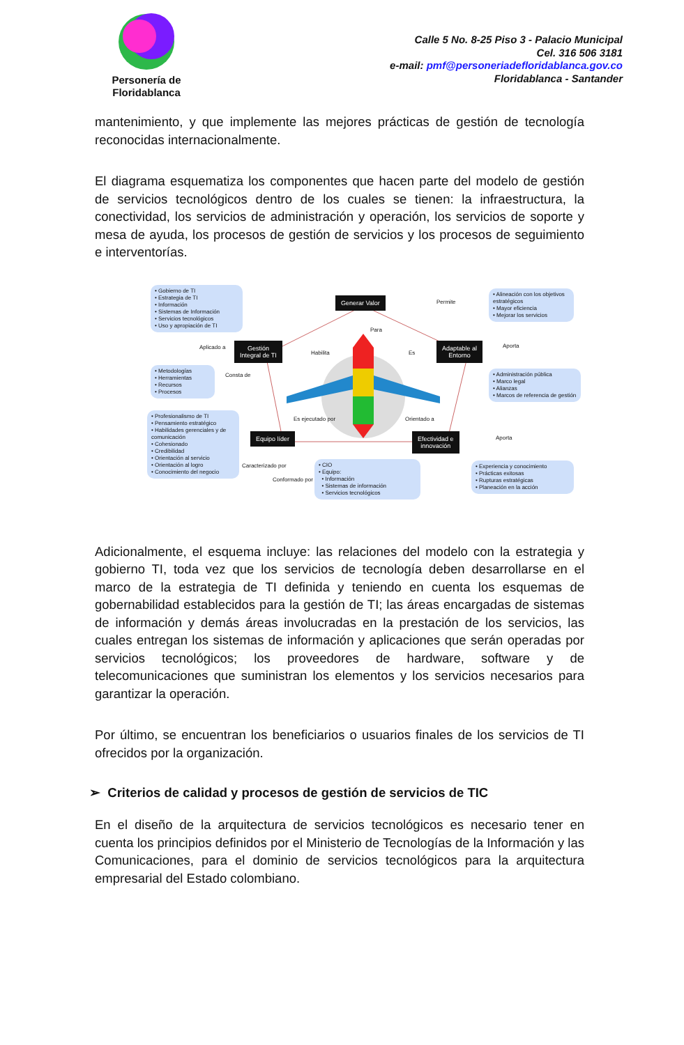Personería de Floridablanca
Calle 5 No. 8-25 Piso 3 - Palacio Municipal
Cel. 316 506 3181
e-mail: pmf@personeriadefloridablanca.gov.co
Floridablanca - Santander
mantenimiento, y que implemente las mejores prácticas de gestión de tecnología reconocidas internacionalmente.
El diagrama esquematiza los componentes que hacen parte del modelo de gestión de servicios tecnológicos dentro de los cuales se tienen: la infraestructura, la conectividad, los servicios de administración y operación, los servicios de soporte y mesa de ayuda, los procesos de gestión de servicios y los procesos de seguimiento e interventorías.
• Gobierno de TI
• Estrategia de TI
• Información
• Sistemas de Información
• Servicios tecnológicos
• Uso y apropiación de TI
Generar Valor Permite
• Alineación con los objetivos estratégicos
• Mayor eficiencia
• Mejorar los servicios
Para
Aplicado a
Gestión
Integral de TI
Habilita Es
Adaptable al
Entorno
Aporta
• Metodologías
• Herramientas
• Recursos
• Procesos
Consta de
• Administración pública
• Marco legal
• Alianzas
• Marcos de referencia de gestión
Es ejecutado por Orientado a
• Profesionalismo de TI
• Pensamiento estratégico
• Habilidades gerenciales y de comunicación
• Cohesionado
• Credibilidad
• Orientación al servicio
• Orientación al logro
• Conocimiento del negocio
Equipo líder
Efectividad e
innovación
Aporta
Caracterizado por
Conformado por
• CIO
• Equipo:
• Información
• Sistemas de información
• Servicios tecnológicos
• Experiencia y conocimiento
• Prácticas exitosas
• Rupturas estratégicas
• Planeación en la acción
Adicionalmente, el esquema incluye: las relaciones del modelo con la estrategia y gobierno TI, toda vez que los servicios de tecnología deben desarrollarse en el marco de la estrategia de TI definida y teniendo en cuenta los esquemas de gobernabilidad establecidos para la gestión de TI; las áreas encargadas de sistemas de información y demás áreas involucradas en la prestación de los servicios, las cuales entregan los sistemas de información y aplicaciones que serán operadas por servicios tecnológicos; los proveedores de hardware, software y de telecomunicaciones que suministran los elementos y los servicios necesarios para garantizar la operación.
Por último, se encuentran los beneficiarios o usuarios finales de los servicios de TI ofrecidos por la organización.
➢ Criterios de calidad y procesos de gestión de servicios de TIC
En el diseño de la arquitectura de servicios tecnológicos es necesario tener en cuenta los principios definidos por el Ministerio de Tecnologías de la Información y las Comunicaciones, para el dominio de servicios tecnológicos para la arquitectura empresarial del Estado colombiano.